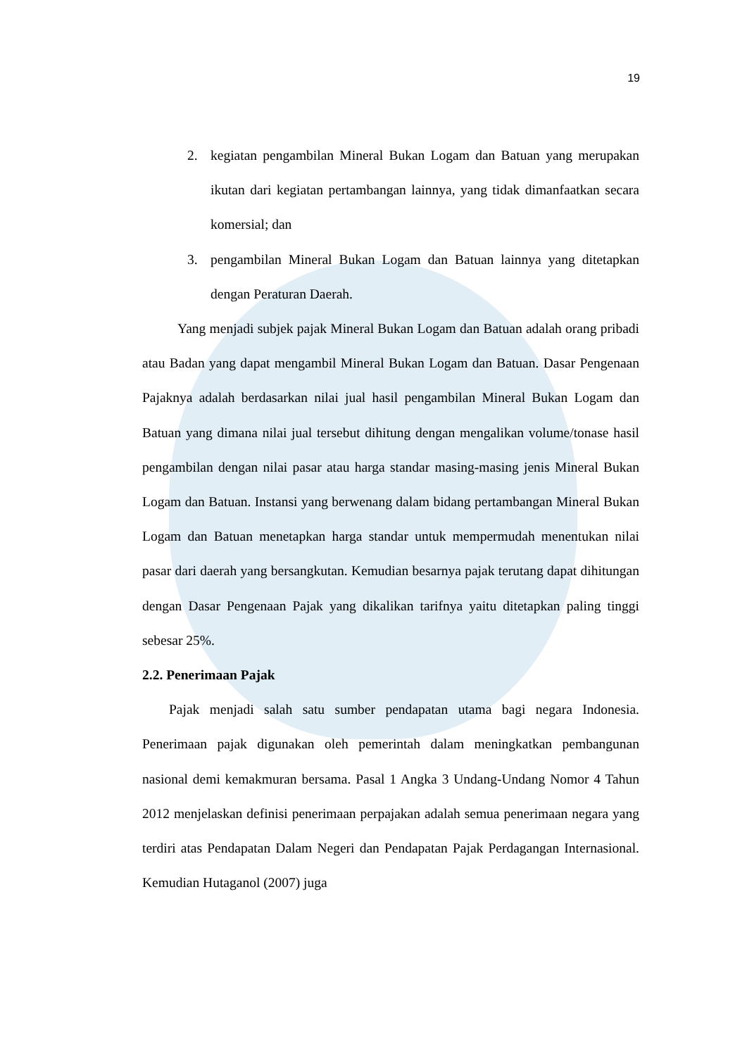19
2. kegiatan pengambilan Mineral Bukan Logam dan Batuan yang merupakan ikutan dari kegiatan pertambangan lainnya, yang tidak dimanfaatkan secara komersial; dan
3. pengambilan Mineral Bukan Logam dan Batuan lainnya yang ditetapkan dengan Peraturan Daerah.
Yang menjadi subjek pajak Mineral Bukan Logam dan Batuan adalah orang pribadi atau Badan yang dapat mengambil Mineral Bukan Logam dan Batuan. Dasar Pengenaan Pajaknya adalah berdasarkan nilai jual hasil pengambilan Mineral Bukan Logam dan Batuan yang dimana nilai jual tersebut dihitung dengan mengalikan volume/tonase hasil pengambilan dengan nilai pasar atau harga standar masing-masing jenis Mineral Bukan Logam dan Batuan. Instansi yang berwenang dalam bidang pertambangan Mineral Bukan Logam dan Batuan menetapkan harga standar untuk mempermudah menentukan nilai pasar dari daerah yang bersangkutan. Kemudian besarnya pajak terutang dapat dihitungan dengan Dasar Pengenaan Pajak yang dikalikan tarifnya yaitu ditetapkan paling tinggi sebesar 25%.
2.2. Penerimaan Pajak
Pajak menjadi salah satu sumber pendapatan utama bagi negara Indonesia. Penerimaan pajak digunakan oleh pemerintah dalam meningkatkan pembangunan nasional demi kemakmuran bersama. Pasal 1 Angka 3 Undang-Undang Nomor 4 Tahun 2012 menjelaskan definisi penerimaan perpajakan adalah semua penerimaan negara yang terdiri atas Pendapatan Dalam Negeri dan Pendapatan Pajak Perdagangan Internasional. Kemudian Hutaganol (2007) juga